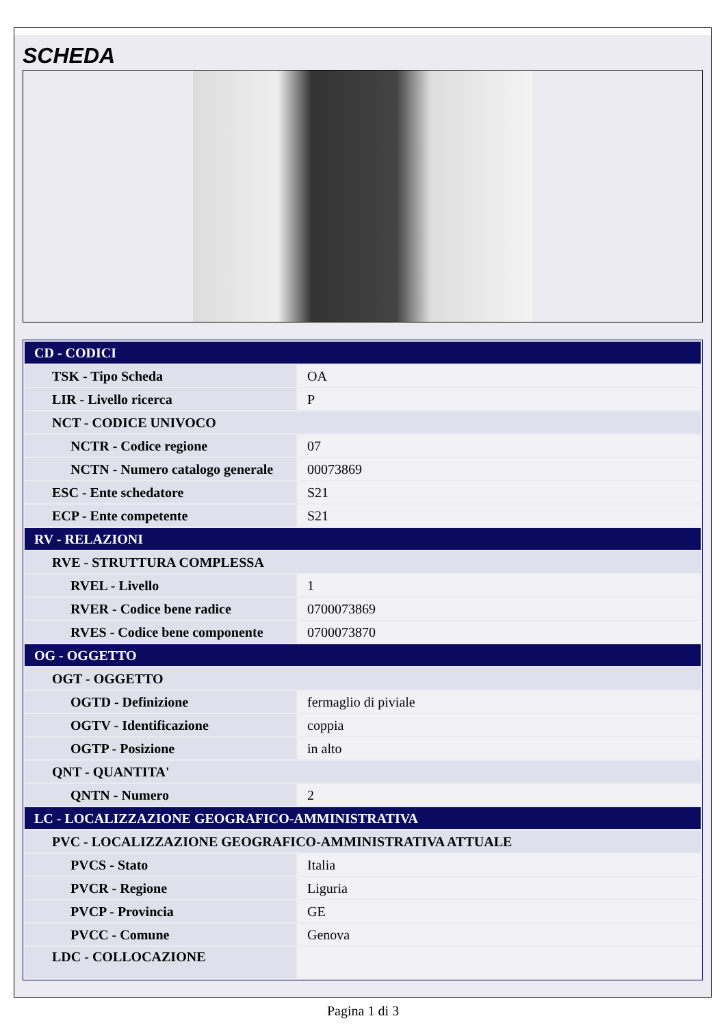SCHEDA
| CD - CODICI | |
| TSK - Tipo Scheda | OA |
| LIR - Livello ricerca | P |
| NCT - CODICE UNIVOCO | |
| NCTR - Codice regione | 07 |
| NCTN - Numero catalogo generale | 00073869 |
| ESC - Ente schedatore | S21 |
| ECP - Ente competente | S21 |
| RV - RELAZIONI | |
| RVE - STRUTTURA COMPLESSA | |
| RVEL - Livello | 1 |
| RVER - Codice bene radice | 0700073869 |
| RVES - Codice bene componente | 0700073870 |
| OG - OGGETTO | |
| OGT - OGGETTO | |
| OGTD - Definizione | fermaglio di piviale |
| OGTV - Identificazione | coppia |
| OGTP - Posizione | in alto |
| QNT - QUANTITA' | |
| QNTN - Numero | 2 |
| LC - LOCALIZZAZIONE GEOGRAFICO-AMMINISTRATIVA | |
| PVC - LOCALIZZAZIONE GEOGRAFICO-AMMINISTRATIVA ATTUALE | |
| PVCS - Stato | Italia |
| PVCR - Regione | Liguria |
| PVCP - Provincia | GE |
| PVCC - Comune | Genova |
| LDC - COLLOCAZIONE | |
Pagina 1 di 3